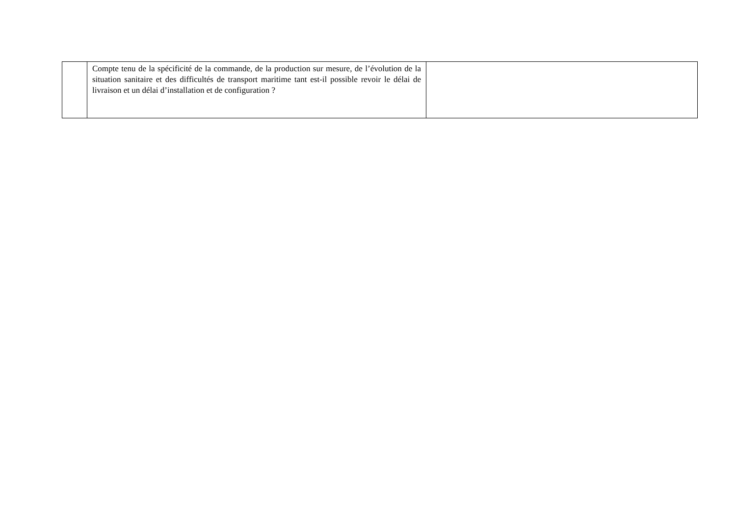| | Compte tenu de la spécificité de la commande, de la production sur mesure, de l’évolution de la situation sanitaire et des difficultés de transport maritime tant est-il possible revoir le délai de livraison et un délai d’installation et de configuration ? | |